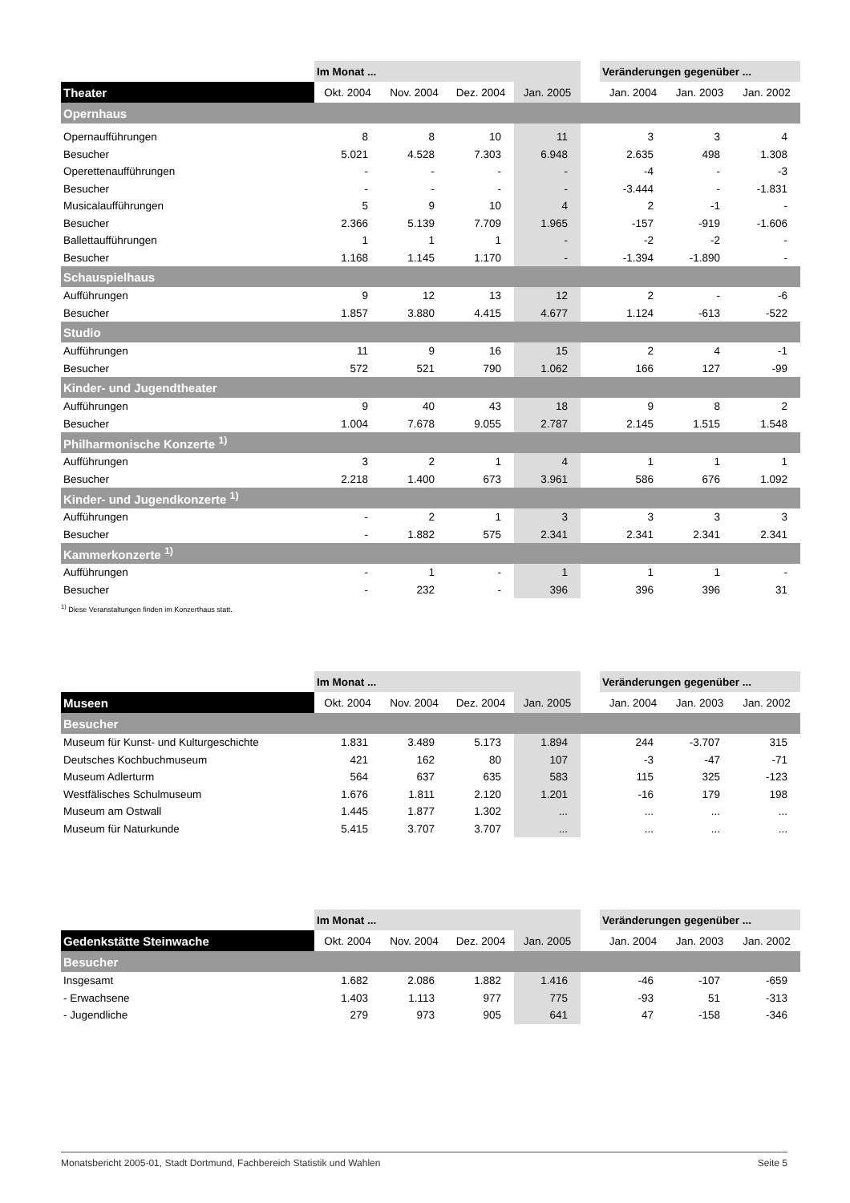| | Im Monat ... | | | | | Veränderungen gegenüber ... | | |
| Theater | Okt. 2004 | Nov. 2004 | Dez. 2004 | Jan. 2005 | | Jan. 2004 | Jan. 2003 | Jan. 2002 |
| Opernhaus | | | | | | | | |
| Opernaufführungen | 8 | 8 | 10 | 11 | | 3 | 3 | 4 |
| Besucher | 5.021 | 4.528 | 7.303 | 6.948 | | 2.635 | 498 | 1.308 |
| Operettenaufführungen | - | - | - | - | | -4 | - | -3 |
| Besucher | - | - | - | - | | -3.444 | - | -1.831 |
| Musicalaufführungen | 5 | 9 | 10 | 4 | | 2 | -1 | - |
| Besucher | 2.366 | 5.139 | 7.709 | 1.965 | | -157 | -919 | -1.606 |
| Ballettaufführungen | 1 | 1 | 1 | - | | -2 | -2 | - |
| Besucher | 1.168 | 1.145 | 1.170 | - | | -1.394 | -1.890 | - |
| Schauspielhaus | | | | | | | | |
| Aufführungen | 9 | 12 | 13 | 12 | | 2 | - | -6 |
| Besucher | 1.857 | 3.880 | 4.415 | 4.677 | | 1.124 | -613 | -522 |
| Studio | | | | | | | | |
| Aufführungen | 11 | 9 | 16 | 15 | | 2 | 4 | -1 |
| Besucher | 572 | 521 | 790 | 1.062 | | 166 | 127 | -99 |
| Kinder- und Jugendtheater | | | | | | | | |
| Aufführungen | 9 | 40 | 43 | 18 | | 9 | 8 | 2 |
| Besucher | 1.004 | 7.678 | 9.055 | 2.787 | | 2.145 | 1.515 | 1.548 |
| Philharmonische Konzerte <sup>1)</sup> | | | | | | | | |
| Aufführungen | 3 | 2 | 1 | 4 | | 1 | 1 | 1 |
| Besucher | 2.218 | 1.400 | 673 | 3.961 | | 586 | 676 | 1.092 |
| Kinder- und Jugendkonzerte <sup>1)</sup> | | | | | | | | |
| Aufführungen | - | 2 | 1 | 3 | | 3 | 3 | 3 |
| Besucher | - | 1.882 | 575 | 2.341 | | 2.341 | 2.341 | 2.341 |
| Kammerkonzerte <sup>1)</sup> | | | | | | | | |
| Aufführungen | - | 1 | - | 1 | | 1 | 1 | - |
| Besucher | - | 232 | - | 396 | | 396 | 396 | 31 |
<sup>1)</sup> Diese Veranstaltungen finden im Konzerthaus statt.
| | Im Monat ... | | | | | Veränderungen gegenüber ... | | |
| Museen | Okt. 2004 | Nov. 2004 | Dez. 2004 | Jan. 2005 | | Jan. 2004 | Jan. 2003 | Jan. 2002 |
| Besucher | | | | | | | | |
| Museum für Kunst- und Kulturgeschichte | 1.831 | 3.489 | 5.173 | 1.894 | | 244 | -3.707 | 315 |
| Deutsches Kochbuchmuseum | 421 | 162 | 80 | 107 | | -3 | -47 | -71 |
| Museum Adlerturm | 564 | 637 | 635 | 583 | | 115 | 325 | -123 |
| Westfälisches Schulmuseum | 1.676 | 1.811 | 2.120 | 1.201 | | -16 | 179 | 198 |
| Museum am Ostwall | 1.445 | 1.877 | 1.302 | ... | | ... | ... | ... |
| Museum für Naturkunde | 5.415 | 3.707 | 3.707 | ... | | ... | ... | ... |
| | Im Monat ... | | | | | Veränderungen gegenüber ... | | |
| Gedenkstätte Steinwache | Okt. 2004 | Nov. 2004 | Dez. 2004 | Jan. 2005 | | Jan. 2004 | Jan. 2003 | Jan. 2002 |
| Besucher | | | | | | | | |
| Insgesamt | 1.682 | 2.086 | 1.882 | 1.416 | | -46 | -107 | -659 |
| - Erwachsene | 1.403 | 1.113 | 977 | 775 | | -93 | 51 | -313 |
| - Jugendliche | 279 | 973 | 905 | 641 | | 47 | -158 | -346 |
Monatsbericht 2005-01, Stadt Dortmund, Fachbereich Statistik und Wahlen Seite 5